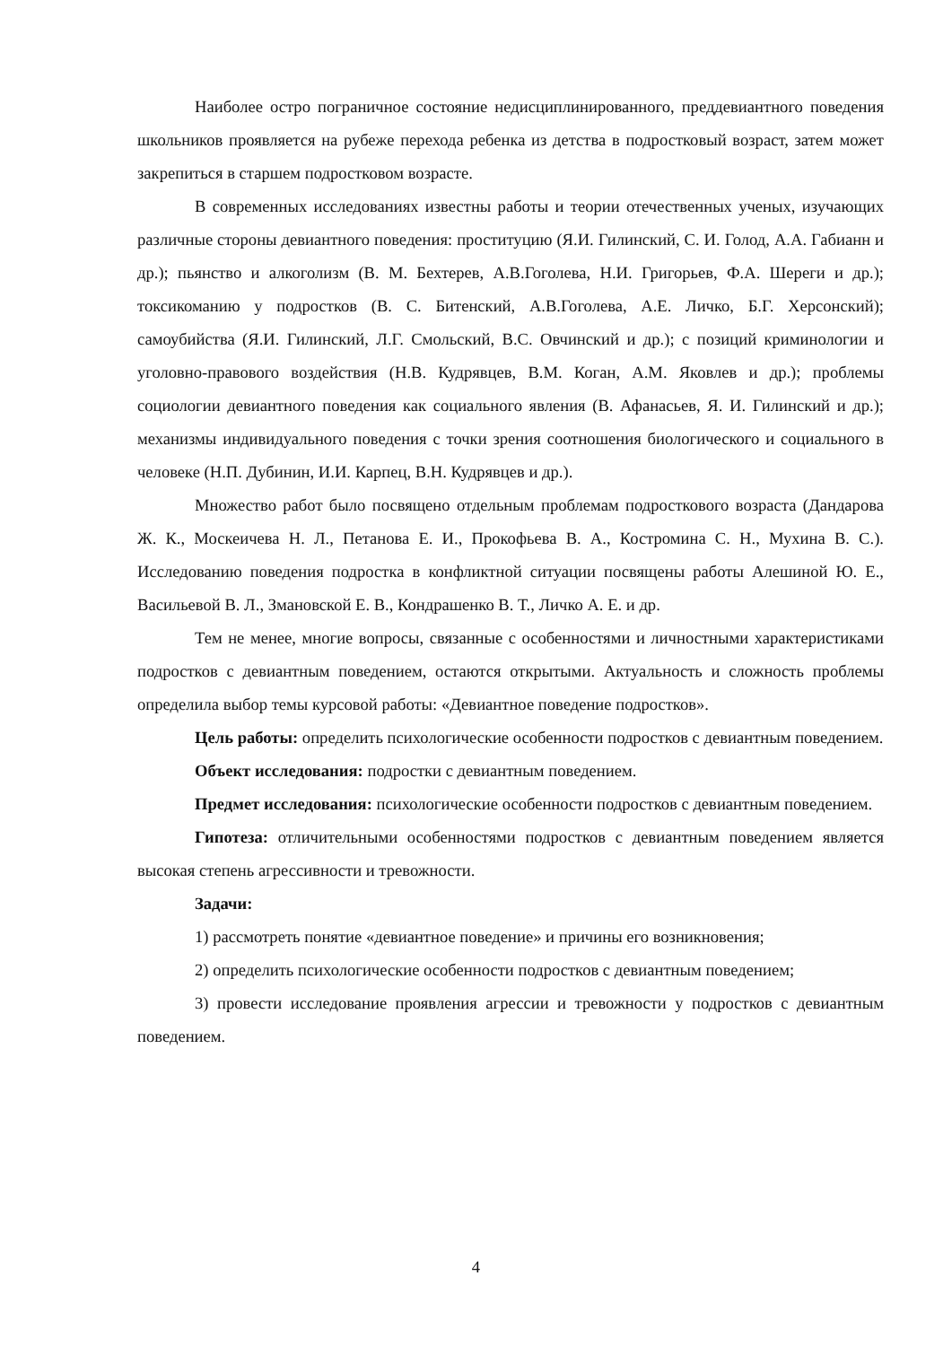Наиболее остро пограничное состояние недисциплинированного, преддевиантного поведения школьников проявляется на рубеже перехода ребенка из детства в подростковый возраст, затем может закрепиться в старшем подростковом возрасте.
В современных исследованиях известны работы и теории отечественных ученых, изучающих различные стороны девиантного поведения: проституцию (Я.И. Гилинский, С. И. Голод, А.А. Габианн и др.); пьянство и алкоголизм (В. М. Бехтерев, А.В.Гоголева, Н.И. Григорьев, Ф.А. Шереги и др.); токсикоманию у подростков (В. С. Битенский, А.В.Гоголева, А.Е. Личко, Б.Г. Херсонский); самоубийства (Я.И. Гилинский, Л.Г. Смольский, В.С. Овчинский и др.); с позиций криминологии и уголовно-правового воздействия (Н.В. Кудрявцев, В.М. Коган, А.М. Яковлев и др.); проблемы социологии девиантного поведения как социального явления (В. Афанасьев, Я. И. Гилинский и др.); механизмы индивидуального поведения с точки зрения соотношения биологического и социального в человеке (Н.П. Дубинин, И.И. Карпец, В.Н. Кудрявцев и др.).
Множество работ было посвящено отдельным проблемам подросткового возраста (Дандарова Ж. К., Москеичева Н. Л., Петанова Е. И., Прокофьева В. А., Костромина С. Н., Мухина В. С.). Исследованию поведения подростка в конфликтной ситуации посвящены работы Алешиной Ю. Е., Васильевой В. Л., Змановской Е. В., Кондрашенко В. Т., Личко А. Е. и др.
Тем не менее, многие вопросы, связанные с особенностями и личностными характеристиками подростков с девиантным поведением, остаются открытыми. Актуальность и сложность проблемы определила выбор темы курсовой работы: «Девиантное поведение подростков».
Цель работы: определить психологические особенности подростков с девиантным поведением.
Объект исследования: подростки с девиантным поведением.
Предмет исследования: психологические особенности подростков с девиантным поведением.
Гипотеза: отличительными особенностями подростков с девиантным поведением является высокая степень агрессивности и тревожности.
Задачи:
1) рассмотреть понятие «девиантное поведение» и причины его возникновения;
2) определить психологические особенности подростков с девиантным поведением;
3) провести исследование проявления агрессии и тревожности у подростков с девиантным поведением.
4